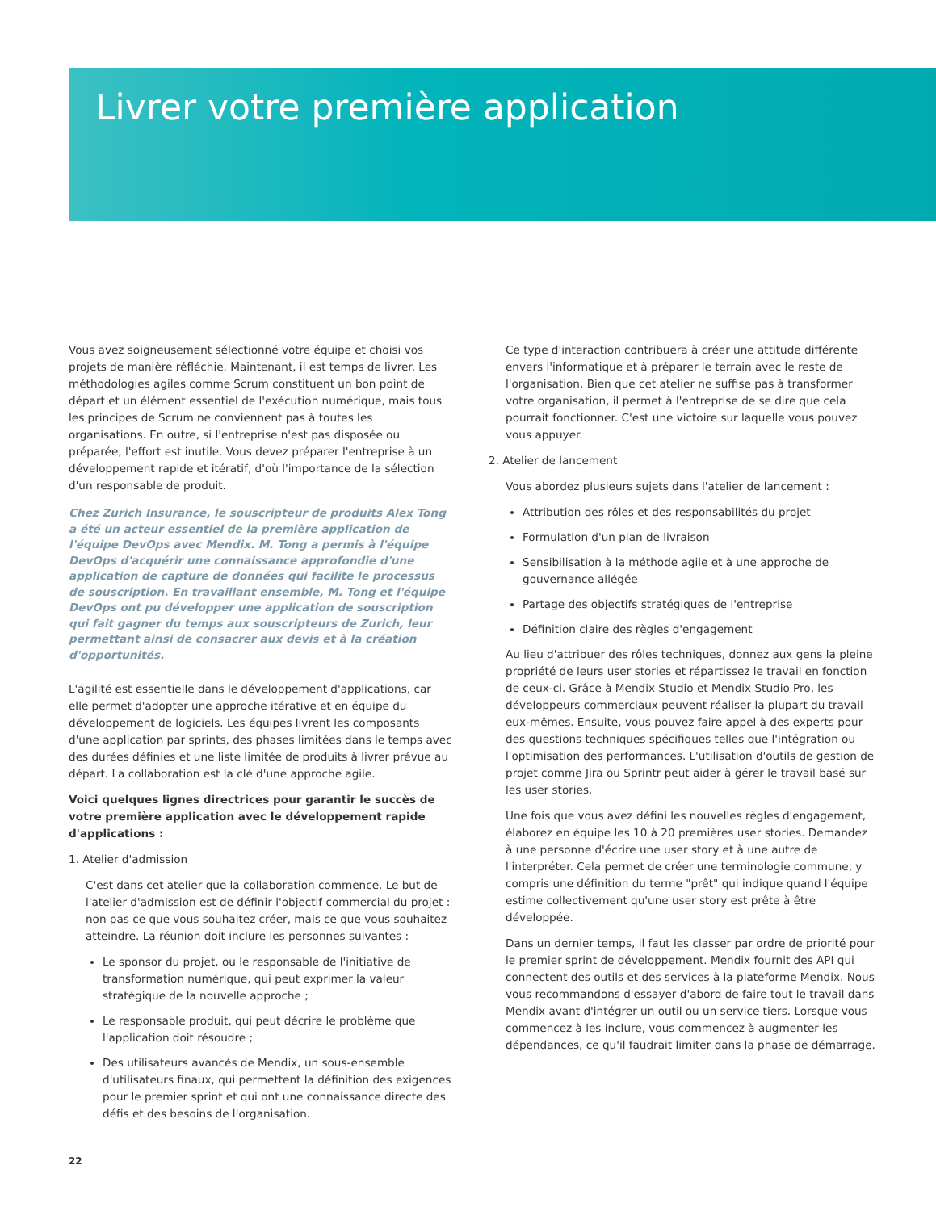Livrer votre première application
Vous avez soigneusement sélectionné votre équipe et choisi vos projets de manière réfléchie. Maintenant, il est temps de livrer. Les méthodologies agiles comme Scrum constituent un bon point de départ et un élément essentiel de l'exécution numérique, mais tous les principes de Scrum ne conviennent pas à toutes les organisations. En outre, si l'entreprise n'est pas disposée ou préparée, l'effort est inutile. Vous devez préparer l'entreprise à un développement rapide et itératif, d'où l'importance de la sélection d'un responsable de produit.
Chez Zurich Insurance, le souscripteur de produits Alex Tong a été un acteur essentiel de la première application de l'équipe DevOps avec Mendix. M. Tong a permis à l'équipe DevOps d'acquérir une connaissance approfondie d'une application de capture de données qui facilite le processus de souscription. En travaillant ensemble, M. Tong et l'équipe DevOps ont pu développer une application de souscription qui fait gagner du temps aux souscripteurs de Zurich, leur permettant ainsi de consacrer aux devis et à la création d'opportunités.
L'agilité est essentielle dans le développement d'applications, car elle permet d'adopter une approche itérative et en équipe du développement de logiciels. Les équipes livrent les composants d'une application par sprints, des phases limitées dans le temps avec des durées définies et une liste limitée de produits à livrer prévue au départ. La collaboration est la clé d'une approche agile.
Voici quelques lignes directrices pour garantir le succès de votre première application avec le développement rapide d'applications :
1. Atelier d'admission
C'est dans cet atelier que la collaboration commence. Le but de l'atelier d'admission est de définir l'objectif commercial du projet : non pas ce que vous souhaitez créer, mais ce que vous souhaitez atteindre. La réunion doit inclure les personnes suivantes :
Le sponsor du projet, ou le responsable de l'initiative de transformation numérique, qui peut exprimer la valeur stratégique de la nouvelle approche ;
Le responsable produit, qui peut décrire le problème que l'application doit résoudre ;
Des utilisateurs avancés de Mendix, un sous-ensemble d'utilisateurs finaux, qui permettent la définition des exigences pour le premier sprint et qui ont une connaissance directe des défis et des besoins de l'organisation.
Ce type d'interaction contribuera à créer une attitude différente envers l'informatique et à préparer le terrain avec le reste de l'organisation. Bien que cet atelier ne suffise pas à transformer votre organisation, il permet à l'entreprise de se dire que cela pourrait fonctionner. C'est une victoire sur laquelle vous pouvez vous appuyer.
2. Atelier de lancement
Vous abordez plusieurs sujets dans l'atelier de lancement :
Attribution des rôles et des responsabilités du projet
Formulation d'un plan de livraison
Sensibilisation à la méthode agile et à une approche de gouvernance allégée
Partage des objectifs stratégiques de l'entreprise
Définition claire des règles d'engagement
Au lieu d'attribuer des rôles techniques, donnez aux gens la pleine propriété de leurs user stories et répartissez le travail en fonction de ceux-ci. Grâce à Mendix Studio et Mendix Studio Pro, les développeurs commerciaux peuvent réaliser la plupart du travail eux-mêmes. Ensuite, vous pouvez faire appel à des experts pour des questions techniques spécifiques telles que l'intégration ou l'optimisation des performances. L'utilisation d'outils de gestion de projet comme Jira ou Sprintr peut aider à gérer le travail basé sur les user stories.
Une fois que vous avez défini les nouvelles règles d'engagement, élaborez en équipe les 10 à 20 premières user stories. Demandez à une personne d'écrire une user story et à une autre de l'interpréter. Cela permet de créer une terminologie commune, y compris une définition du terme "prêt" qui indique quand l'équipe estime collectivement qu'une user story est prête à être développée.
Dans un dernier temps, il faut les classer par ordre de priorité pour le premier sprint de développement. Mendix fournit des API qui connectent des outils et des services à la plateforme Mendix. Nous vous recommandons d'essayer d'abord de faire tout le travail dans Mendix avant d'intégrer un outil ou un service tiers. Lorsque vous commencez à les inclure, vous commencez à augmenter les dépendances, ce qu'il faudrait limiter dans la phase de démarrage.
22